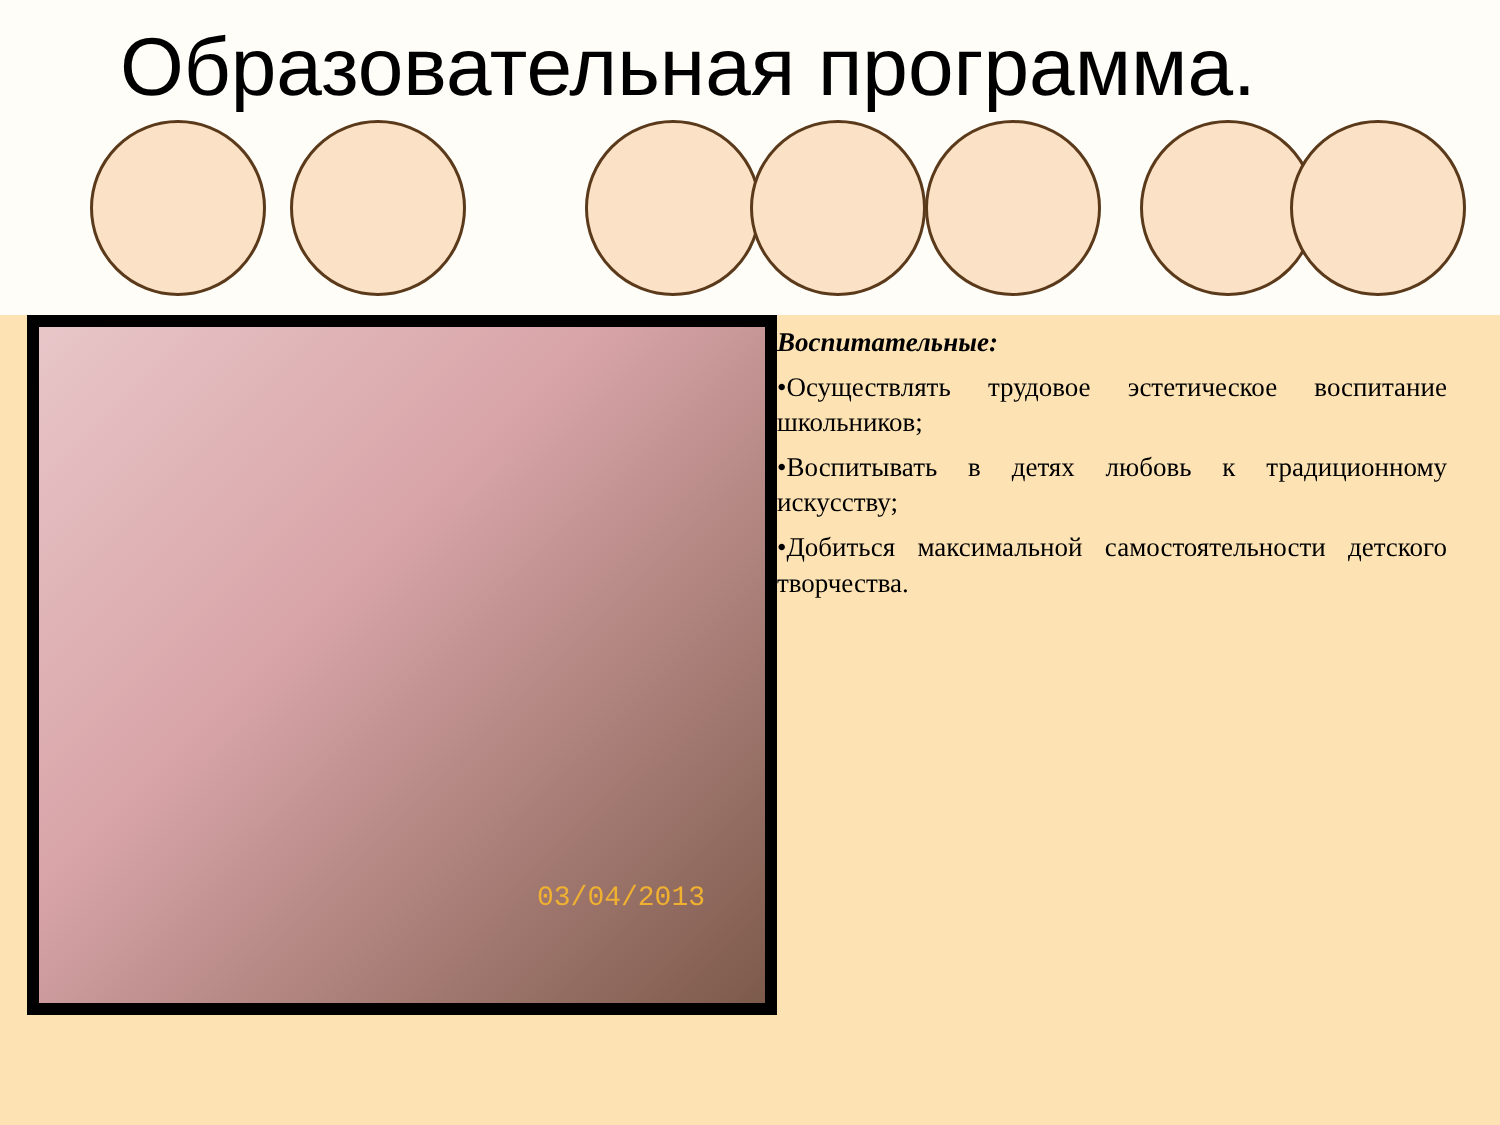Образовательная программа.
03/04/2013
Воспитательные:
•Осуществлять трудовое эстетическое воспитание школьников;
•Воспитывать в детях любовь к традиционному искусству;
•Добиться максимальной самостоятельности детского творчества.